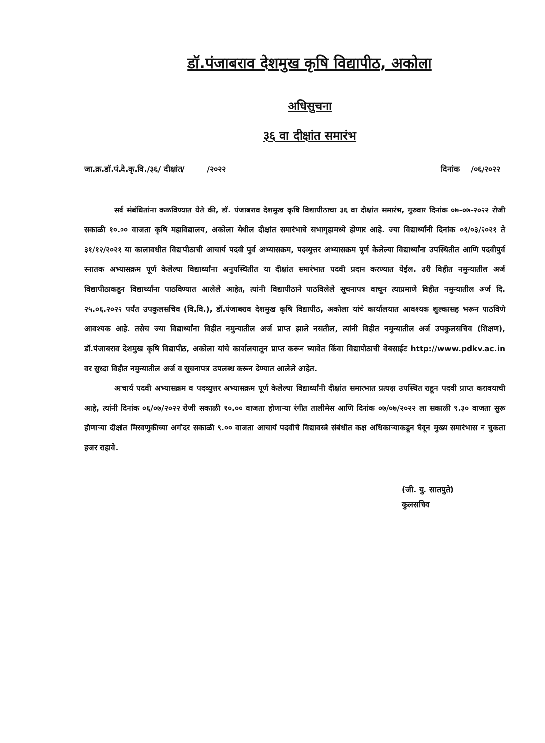डॉ.पंजाबराव देशमुख कृषि विद्यापीठ, अकोला
अधिसुचना
३६ वा दीक्षांत समारंभ
जा.क्र.डॉ.पं.दे.कृ.वि./३६/ दीक्षांत/ /२०२२ दिनांक /०६/२०२२
सर्व संबंधितांना कळविण्यात येते की, डॉ. पंजाबराव देशमुख कृषि विद्यापीठाचा ३६ वा दीक्षांत समारंभ, गुरुवार दिनांक ०७-०७-२०२२ रोजी सकाळी १०.०० वाजता कृषि महाविद्यालय, अकोला येथील दीक्षांत समारंभाचे सभागृहामध्ये होणार आहे. ज्या विद्यार्थ्यांनी दिनांक ०१/०३/२०२१ ते ३१/१२/२०२१ या कालावधीत विद्यापीठाची आचार्य पदवी पुर्व अभ्यासक्रम, पदव्युत्तर अभ्यासक्रम पूर्ण केलेल्या विद्यार्थ्यांना उपस्थितीत आणि पदवीपुर्व स्नातक अभ्यासक्रम पूर्ण केलेल्या विद्यार्थ्यांना अनुपस्थितीत या दीक्षांत समारंभात पदवी प्रदान करण्यात येईल. तरी विहीत नमुन्यातील अर्ज विद्यापीठाकडून विद्यार्थ्यांना पाठविण्यात आलेले आहेत, त्यांनी विद्यापीठाने पाठविलेले सूचनापत्र वाचून त्याप्रमाणे विहीत नमुन्यातील अर्ज दि. २५.०६.२०२२ पर्यंत उपकुलसचिव (वि.वि.), डॉ.पंजाबराव देशमुख कृषि विद्यापीठ, अकोला यांचे कार्यालयात आवश्यक शुल्कासह भरून पाठविणे आवश्यक आहे. तसेच ज्या विद्यार्थ्यांना विहीत नमुन्यातील अर्ज प्राप्त झाले नसतील, त्यांनी विहीत नमुन्यातील अर्ज उपकुलसचिव (शिक्षण), डॉ.पंजाबराव देशमुख कृषि विद्यापीठ, अकोला यांचे कार्यालयातून प्राप्त करून घ्यावेत किंवा विद्यापीठाची वेबसाईट http://www.pdkv.ac.in वर सुध्दा विहीत नमुन्यातील अर्ज व सूचनापत्र उपलब्ध करून देण्यात आलेले आहेत.
आचार्य पदवी अभ्यासक्रम व पदव्युत्तर अभ्यासक्रम पूर्ण केलेल्या विद्यार्थ्यांनी दीक्षांत समारंभात प्रत्यक्ष उपस्थित राहून पदवी प्राप्त करावयाची आहे, त्यांनी दिनांक ०६/०७/२०२२ रोजी सकाळी १०.०० वाजता होणाऱ्या रंगीत तालीमेस आणि दिनांक ०७/०७/२०२२ ला सकाळी ९.३० वाजता सुरू होणाऱ्या दीक्षांत मिरवणुकीच्या अगोदर सकाळी ९.०० वाजता आचार्य पदवीचे विद्यावस्त्रे संबंधीत कक्ष अधिकाऱ्याकडून घेवून मुख्य समारंभास न चुकता हजर राहावे.
(जी. यु. सातपुते)
कुलसचिव